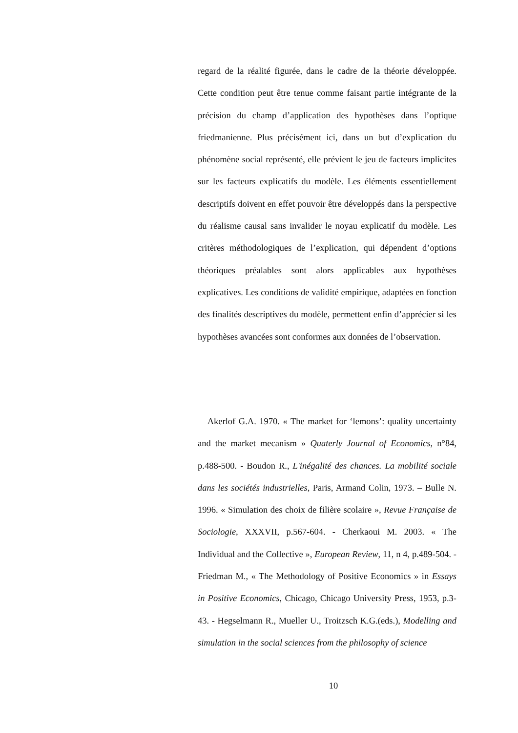regard de la réalité figurée, dans le cadre de la théorie développée. Cette condition peut être tenue comme faisant partie intégrante de la précision du champ d’application des hypothèses dans l’optique friedmanienne. Plus précisément ici, dans un but d’explication du phénomène social représenté, elle prévient le jeu de facteurs implicites sur les facteurs explicatifs du modèle. Les éléments essentiellement descriptifs doivent en effet pouvoir être développés dans la perspective du réalisme causal sans invalider le noyau explicatif du modèle. Les critères méthodologiques de l’explication, qui dépendent d’options théoriques préalables sont alors applicables aux hypothèses explicatives. Les conditions de validité empirique, adaptées en fonction des finalités descriptives du modèle, permettent enfin d’apprécier si les hypothèses avancées sont conformes aux données de l’observation.
Akerlof G.A. 1970. « The market for ‘lemons’: quality uncertainty and the market mecanism » Quaterly Journal of Economics, n°84, p.488-500. - Boudon R., L'inégalité des chances. La mobilité sociale dans les sociétés industrielles, Paris, Armand Colin, 1973. – Bulle N. 1996. « Simulation des choix de filière scolaire », Revue Française de Sociologie, XXXVII, p.567-604. - Cherkaoui M. 2003. « The Individual and the Collective », European Review, 11, n 4, p.489-504. - Friedman M., « The Methodology of Positive Economics » in Essays in Positive Economics, Chicago, Chicago University Press, 1953, p.3-43. - Hegselmann R., Mueller U., Troitzsch K.G.(eds.), Modelling and simulation in the social sciences from the philosophy of science
10